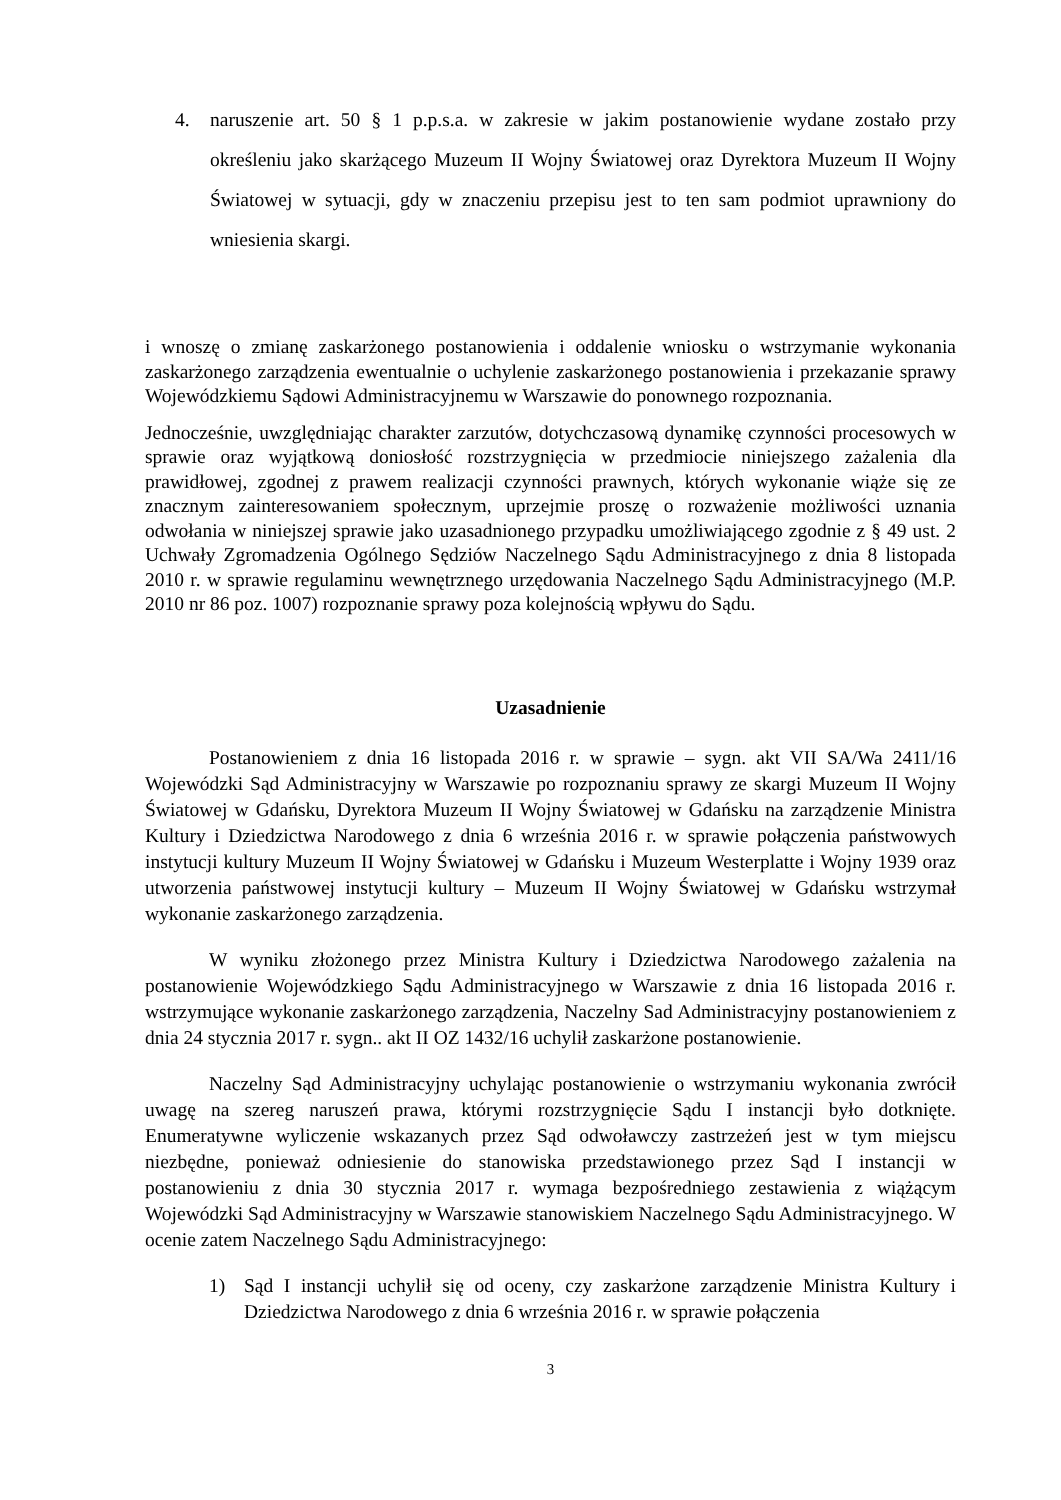4. naruszenie art. 50 § 1 p.p.s.a. w zakresie w jakim postanowienie wydane zostało przy określeniu jako skarżącego Muzeum II Wojny Światowej oraz Dyrektora Muzeum II Wojny Światowej w sytuacji, gdy w znaczeniu przepisu jest to ten sam podmiot uprawniony do wniesienia skargi.
i wnoszę o zmianę zaskarżonego postanowienia i oddalenie wniosku o wstrzymanie wykonania zaskarżonego zarządzenia ewentualnie o uchylenie zaskarżonego postanowienia i przekazanie sprawy Wojewódzkiemu Sądowi Administracyjnemu w Warszawie do ponownego rozpoznania.
Jednocześnie, uwzględniając charakter zarzutów, dotychczasową dynamikę czynności procesowych w sprawie oraz wyjątkową doniosłość rozstrzygnięcia w przedmiocie niniejszego zażalenia dla prawidłowej, zgodnej z prawem realizacji czynności prawnych, których wykonanie wiąże się ze znacznym zainteresowaniem społecznym, uprzejmie proszę o rozważenie możliwości uznania odwołania w niniejszej sprawie jako uzasadnionego przypadku umożliwiającego zgodnie z § 49 ust. 2 Uchwały Zgromadzenia Ogólnego Sędziów Naczelnego Sądu Administracyjnego z dnia 8 listopada 2010 r. w sprawie regulaminu wewnętrznego urzędowania Naczelnego Sądu Administracyjnego (M.P. 2010 nr 86 poz. 1007) rozpoznanie sprawy poza kolejnością wpływu do Sądu.
Uzasadnienie
Postanowieniem z dnia 16 listopada 2016 r. w sprawie – sygn. akt VII SA/Wa 2411/16 Wojewódzki Sąd Administracyjny w Warszawie po rozpoznaniu sprawy ze skargi Muzeum II Wojny Światowej w Gdańsku, Dyrektora Muzeum II Wojny Światowej w Gdańsku na zarządzenie Ministra Kultury i Dziedzictwa Narodowego z dnia 6 września 2016 r. w sprawie połączenia państwowych instytucji kultury Muzeum II Wojny Światowej w Gdańsku i Muzeum Westerplatte i Wojny 1939 oraz utworzenia państwowej instytucji kultury – Muzeum II Wojny Światowej w Gdańsku wstrzymał wykonanie zaskarżonego zarządzenia.
W wyniku złożonego przez Ministra Kultury i Dziedzictwa Narodowego zażalenia na postanowienie Wojewódzkiego Sądu Administracyjnego w Warszawie z dnia 16 listopada 2016 r. wstrzymujące wykonanie zaskarżonego zarządzenia, Naczelny Sad Administracyjny postanowieniem z dnia 24 stycznia 2017 r. sygn.. akt II OZ 1432/16 uchylił zaskarżone postanowienie.
Naczelny Sąd Administracyjny uchylając postanowienie o wstrzymaniu wykonania zwrócił uwagę na szereg naruszeń prawa, którymi rozstrzygnięcie Sądu I instancji było dotknięte. Enumeratywne wyliczenie wskazanych przez Sąd odwoławczy zastrzeżeń jest w tym miejscu niezbędne, ponieważ odniesienie do stanowiska przedstawionego przez Sąd I instancji w postanowieniu z dnia 30 stycznia 2017 r. wymaga bezpośredniego zestawienia z wiążącym Wojewódzki Sąd Administracyjny w Warszawie stanowiskiem Naczelnego Sądu Administracyjnego. W ocenie zatem Naczelnego Sądu Administracyjnego:
1) Sąd I instancji uchylił się od oceny, czy zaskarżone zarządzenie Ministra Kultury i Dziedzictwa Narodowego z dnia 6 września 2016 r. w sprawie połączenia
3